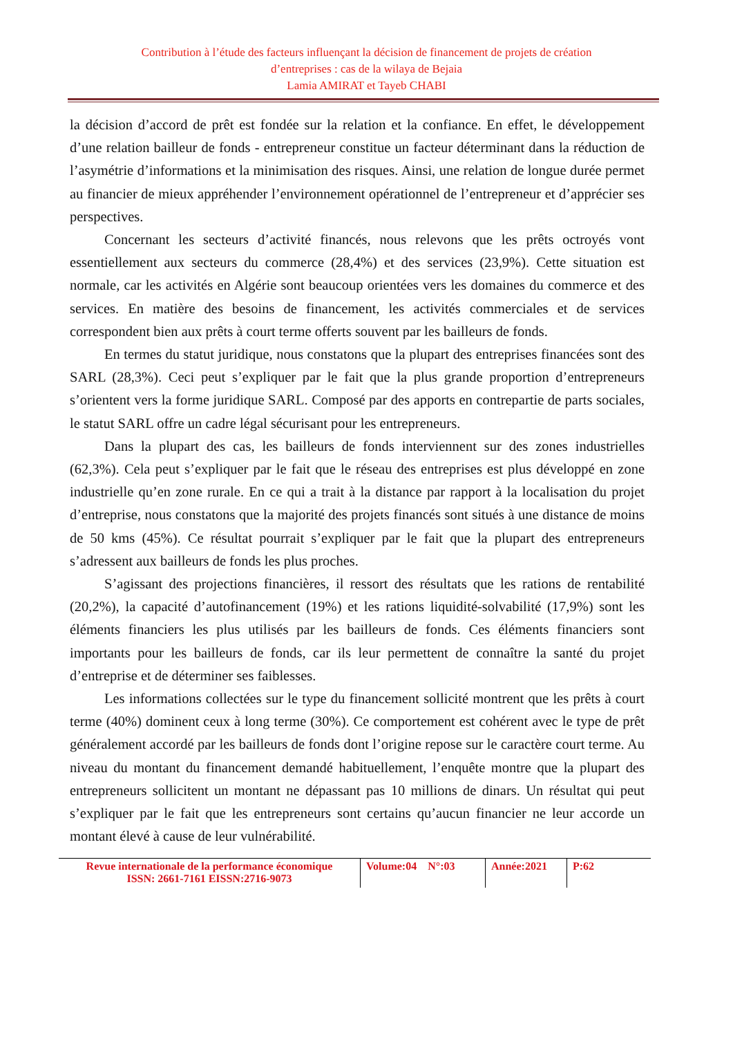Contribution à l’étude des facteurs influençant la décision de financement de projets de création
d’entreprises : cas de la wilaya de Bejaia
Lamia AMIRAT et Tayeb CHABI
la décision d’accord de prêt est fondée sur la relation et la confiance. En effet, le développement d’une relation bailleur de fonds - entrepreneur constitue un facteur déterminant dans la réduction de l’asymétrie d’informations et la minimisation des risques. Ainsi, une relation de longue durée permet au financier de mieux appréhender l’environnement opérationnel de l’entrepreneur et d’apprécier ses perspectives.
Concernant les secteurs d’activité financés, nous relevons que les prêts octroyés vont essentiellement aux secteurs du commerce (28,4%) et des services (23,9%). Cette situation est normale, car les activités en Algérie sont beaucoup orientées vers les domaines du commerce et des services. En matière des besoins de financement, les activités commerciales et de services correspondent bien aux prêts à court terme offerts souvent par les bailleurs de fonds.
En termes du statut juridique, nous constatons que la plupart des entreprises financées sont des SARL (28,3%). Ceci peut s’expliquer par le fait que la plus grande proportion d’entrepreneurs s’orientent vers la forme juridique SARL. Composé par des apports en contrepartie de parts sociales, le statut SARL offre un cadre légal sécurisant pour les entrepreneurs.
Dans la plupart des cas, les bailleurs de fonds interviennent sur des zones industrielles (62,3%). Cela peut s’expliquer par le fait que le réseau des entreprises est plus développé en zone industrielle qu’en zone rurale. En ce qui a trait à la distance par rapport à la localisation du projet d’entreprise, nous constatons que la majorité des projets financés sont situés à une distance de moins de 50 kms (45%). Ce résultat pourrait s’expliquer par le fait que la plupart des entrepreneurs s’adressent aux bailleurs de fonds les plus proches.
S’agissant des projections financières, il ressort des résultats que les rations de rentabilité (20,2%), la capacité d’autofinancement (19%) et les rations liquidité-solvabilité (17,9%) sont les éléments financiers les plus utilisés par les bailleurs de fonds. Ces éléments financiers sont importants pour les bailleurs de fonds, car ils leur permettent de connaître la santé du projet d’entreprise et de déterminer ses faiblesses.
Les informations collectées sur le type du financement sollicité montrent que les prêts à court terme (40%) dominent ceux à long terme (30%). Ce comportement est cohérent avec le type de prêt généralement accordé par les bailleurs de fonds dont l’origine repose sur le caractère court terme. Au niveau du montant du financement demandé habituellement, l’enquête montre que la plupart des entrepreneurs sollicitent un montant ne dépassant pas 10 millions de dinars. Un résultat qui peut s’expliquer par le fait que les entrepreneurs sont certains qu’aucun financier ne leur accorde un montant élevé à cause de leur vulnérabilité.
Revue internationale de la performance économique
ISSN: 2661-7161 EISSN:2716-9073
Volume:04 N°:03
Année:2021 P:62